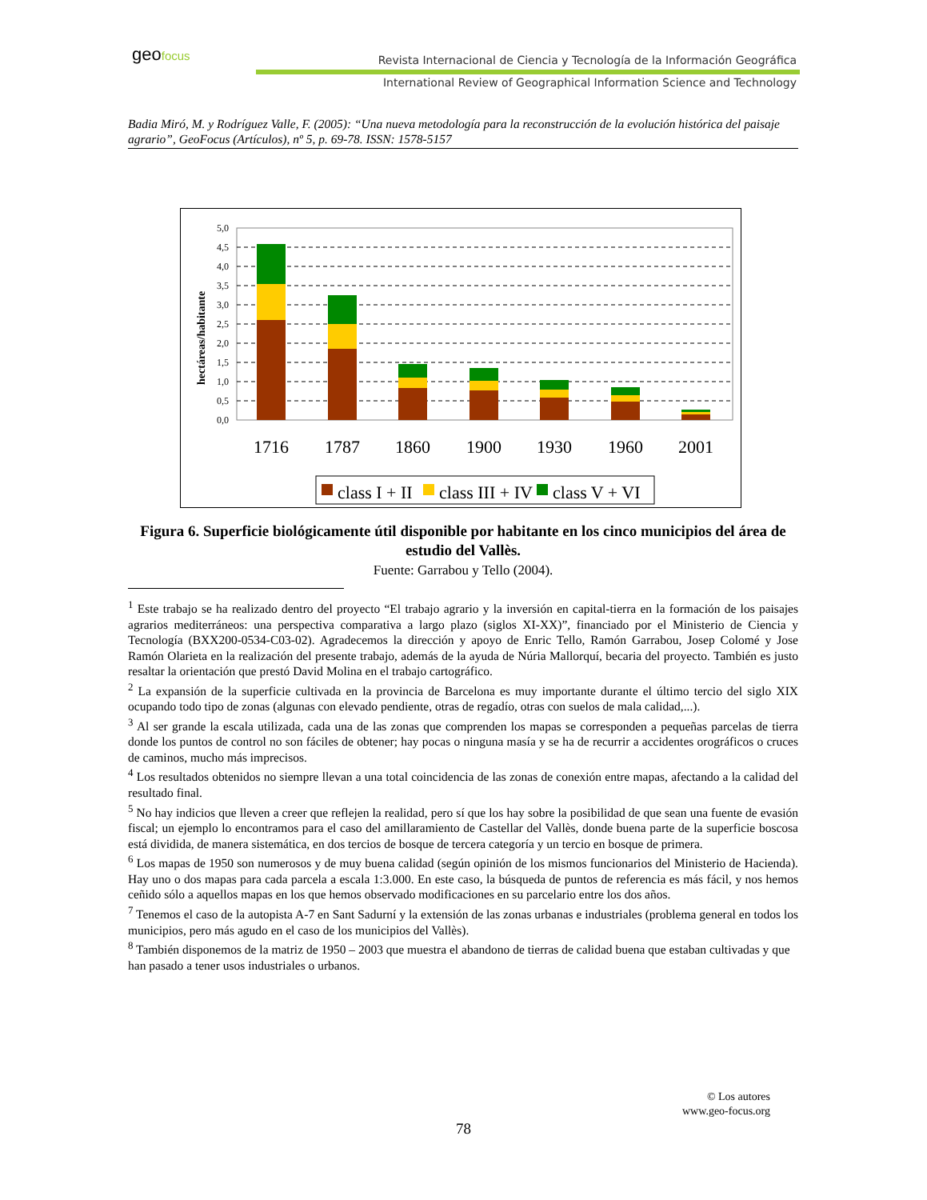geofocus
Revista Internacional de Ciencia y Tecnología de la Información Geográfica
International Review of Geographical Information Science and Technology
Badia Miró, M. y Rodríguez Valle, F. (2005): “Una nueva metodología para la reconstrucción de la evolución histórica del paisaje agrario”, GeoFocus (Artículos), nº 5, p. 69-78. ISSN: 1578-5157
hectáreas/habitante
5,0
4,5
4,0
3,5
3,0
2,5
2,0
1,5
1,0
0,5
0,0
1716
1787
1860
1900
1930
1960
2001
class I + II
class III + IV
class V + VI
Figura 6. Superficie biológicamente útil disponible por habitante en los cinco municipios del área de estudio del Vallès.
Fuente: Garrabou y Tello (2004).
<sup>1</sup> Este trabajo se ha realizado dentro del proyecto “El trabajo agrario y la inversión en capital-tierra en la formación de los paisajes agrarios mediterráneos: una perspectiva comparativa a largo plazo (siglos XI-XX)”, financiado por el Ministerio de Ciencia y Tecnología (BXX200-0534-C03-02). Agradecemos la dirección y apoyo de Enric Tello, Ramón Garrabou, Josep Colomé y Jose Ramón Olarieta en la realización del presente trabajo, además de la ayuda de Núria Mallorquí, becaria del proyecto. También es justo resaltar la orientación que prestó David Molina en el trabajo cartográfico.
<sup>2</sup> La expansión de la superficie cultivada en la provincia de Barcelona es muy importante durante el último tercio del siglo XIX ocupando todo tipo de zonas (algunas con elevado pendiente, otras de regadío, otras con suelos de mala calidad,...).
<sup>3</sup> Al ser grande la escala utilizada, cada una de las zonas que comprenden los mapas se corresponden a pequeñas parcelas de tierra donde los puntos de control no son fáciles de obtener; hay pocas o ninguna masía y se ha de recurrir a accidentes orográficos o cruces de caminos, mucho más imprecisos.
<sup>4</sup> Los resultados obtenidos no siempre llevan a una total coincidencia de las zonas de conexión entre mapas, afectando a la calidad del resultado final.
<sup>5</sup> No hay indicios que lleven a creer que reflejen la realidad, pero sí que los hay sobre la posibilidad de que sean una fuente de evasión fiscal; un ejemplo lo encontramos para el caso del amillaramiento de Castellar del Vallès, donde buena parte de la superficie boscosa está dividida, de manera sistemática, en dos tercios de bosque de tercera categoría y un tercio en bosque de primera.
<sup>6</sup> Los mapas de 1950 son numerosos y de muy buena calidad (según opinión de los mismos funcionarios del Ministerio de Hacienda). Hay uno o dos mapas para cada parcela a escala 1:3.000. En este caso, la búsqueda de puntos de referencia es más fácil, y nos hemos ceñido sólo a aquellos mapas en los que hemos observado modificaciones en su parcelario entre los dos años.
<sup>7</sup> Tenemos el caso de la autopista A-7 en Sant Sadurní y la extensión de las zonas urbanas e industriales (problema general en todos los municipios, pero más agudo en el caso de los municipios del Vallès).
<sup>8</sup> También disponemos de la matriz de 1950 – 2003 que muestra el abandono de tierras de calidad buena que estaban cultivadas y que han pasado a tener usos industriales o urbanos.
© Los autores
www.geo-focus.org
78